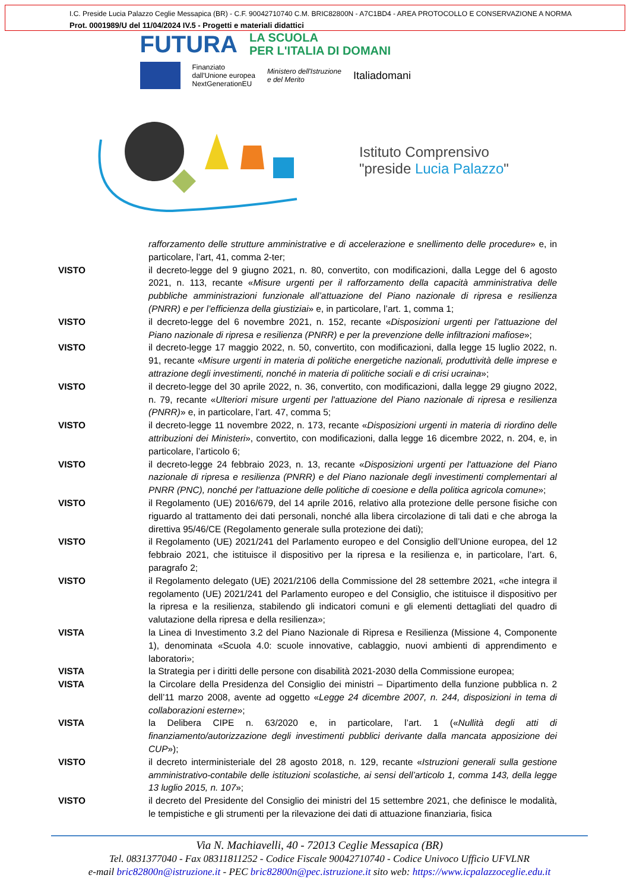I.C. Preside Lucia Palazzo Ceglie Messapica (BR) - C.F. 90042710740 C.M. BRIC82800N - A7C1BD4 - AREA PROTOCOLLO E CONSERVAZIONE A NORMA
Prot. 0001989/U del 11/04/2024 IV.5 - Progetti e materiali didattici
FUTURA LA SCUOLA
PER L'ITALIA DI DOMANI
Finanziato
dall'Unione europea
NextGenerationEU
Ministero dell'Istruzione
e del Merito
Italiadomani
Istituto Comprensivo
"preside Lucia Palazzo"
rafforzamento delle strutture amministrative e di accelerazione e snellimento delle procedure» e, in particolare, l’art, 41, comma 2-ter;
VISTO il decreto-legge del 9 giugno 2021, n. 80, convertito, con modificazioni, dalla Legge del 6 agosto 2021, n. 113, recante «Misure urgenti per il rafforzamento della capacità amministrativa delle pubbliche amministrazioni funzionale all’attuazione del Piano nazionale di ripresa e resilienza (PNRR) e per l’efficienza della giustiziai» e, in particolare, l’art. 1, comma 1;
VISTO il decreto-legge del 6 novembre 2021, n. 152, recante «Disposizioni urgenti per l'attuazione del Piano nazionale di ripresa e resilienza (PNRR) e per la prevenzione delle infiltrazioni mafiose»;
VISTO il decreto-legge 17 maggio 2022, n. 50, convertito, con modificazioni, dalla legge 15 luglio 2022, n. 91, recante «Misure urgenti in materia di politiche energetiche nazionali, produttività delle imprese e attrazione degli investimenti, nonché in materia di politiche sociali e di crisi ucraina»;
VISTO il decreto-legge del 30 aprile 2022, n. 36, convertito, con modificazioni, dalla legge 29 giugno 2022, n. 79, recante «Ulteriori misure urgenti per l'attuazione del Piano nazionale di ripresa e resilienza (PNRR)» e, in particolare, l’art. 47, comma 5;
VISTO il decreto-legge 11 novembre 2022, n. 173, recante «Disposizioni urgenti in materia di riordino delle attribuzioni dei Ministeri», convertito, con modificazioni, dalla legge 16 dicembre 2022, n. 204, e, in particolare, l’articolo 6;
VISTO il decreto-legge 24 febbraio 2023, n. 13, recante «Disposizioni urgenti per l'attuazione del Piano nazionale di ripresa e resilienza (PNRR) e del Piano nazionale degli investimenti complementari al PNRR (PNC), nonché per l'attuazione delle politiche di coesione e della politica agricola comune»;
VISTO il Regolamento (UE) 2016/679, del 14 aprile 2016, relativo alla protezione delle persone fisiche con riguardo al trattamento dei dati personali, nonché alla libera circolazione di tali dati e che abroga la direttiva 95/46/CE (Regolamento generale sulla protezione dei dati);
VISTO il Regolamento (UE) 2021/241 del Parlamento europeo e del Consiglio dell’Unione europea, del 12 febbraio 2021, che istituisce il dispositivo per la ripresa e la resilienza e, in particolare, l’art. 6, paragrafo 2;
VISTO il Regolamento delegato (UE) 2021/2106 della Commissione del 28 settembre 2021, «che integra il regolamento (UE) 2021/241 del Parlamento europeo e del Consiglio, che istituisce il dispositivo per la ripresa e la resilienza, stabilendo gli indicatori comuni e gli elementi dettagliati del quadro di valutazione della ripresa e della resilienza»;
VISTA la Linea di Investimento 3.2 del Piano Nazionale di Ripresa e Resilienza (Missione 4, Componente 1), denominata «Scuola 4.0: scuole innovative, cablaggio, nuovi ambienti di apprendimento e laboratori»;
VISTA la Strategia per i diritti delle persone con disabilità 2021-2030 della Commissione europea;
VISTA la Circolare della Presidenza del Consiglio dei ministri – Dipartimento della funzione pubblica n. 2 dell’11 marzo 2008, avente ad oggetto «Legge 24 dicembre 2007, n. 244, disposizioni in tema di collaborazioni esterne»;
VISTA la Delibera CIPE n. 63/2020 e, in particolare, l’art. 1 («Nullità degli atti di finanziamento/autorizzazione degli investimenti pubblici derivante dalla mancata apposizione dei CUP»);
VISTO il decreto interministeriale del 28 agosto 2018, n. 129, recante «Istruzioni generali sulla gestione amministrativo-contabile delle istituzioni scolastiche, ai sensi dell’articolo 1, comma 143, della legge 13 luglio 2015, n. 107»;
VISTO il decreto del Presidente del Consiglio dei ministri del 15 settembre 2021, che definisce le modalità, le tempistiche e gli strumenti per la rilevazione dei dati di attuazione finanziaria, fisica
Via N. Machiavelli, 40 - 72013 Ceglie Messapica (BR)
Tel. 0831377040 - Fax 08311811252 - Codice Fiscale 90042710740 - Codice Univoco Ufficio UFVLNR
e-mail bric82800n@istruzione.it - PEC bric82800n@pec.istruzione.it sito web: https://www.icpalazzoceglie.edu.it